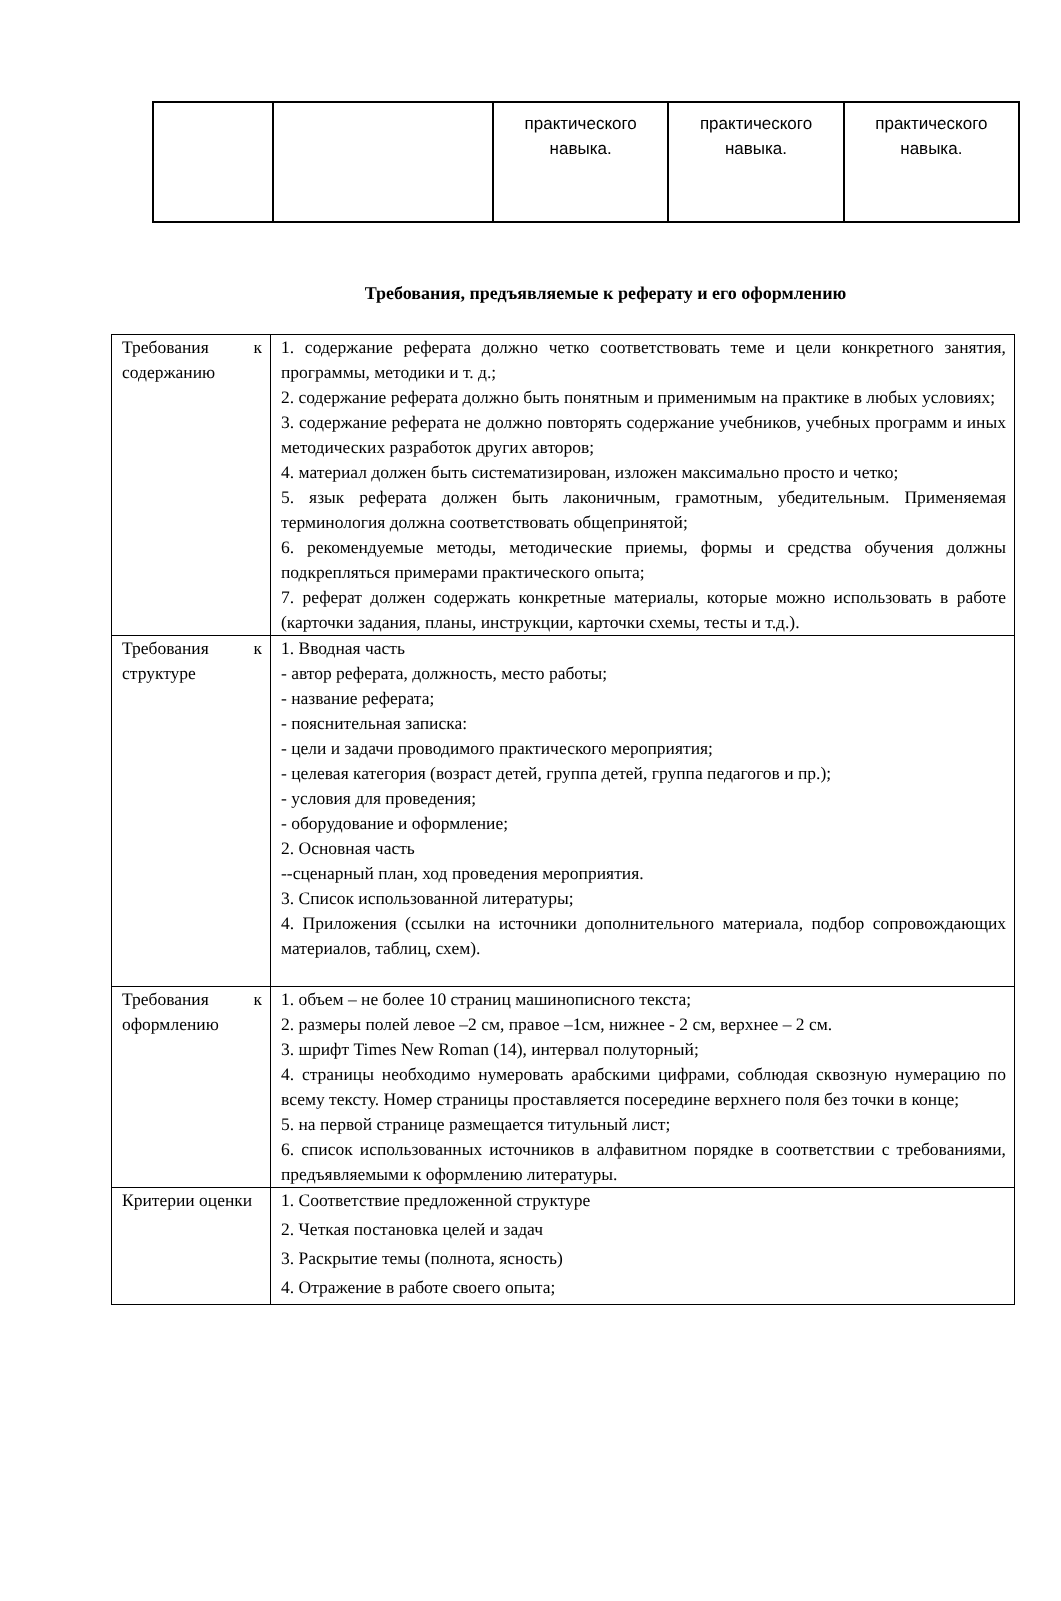| | | практического навыка. | практического навыка. | практического навыка. |
Требования, предъявляемые к реферату и его оформлению
| Требования к содержанию | 1. содержание реферата должно четко соответствовать теме и цели конкретного занятия, программы, методики и т. д.; 2. содержание реферата должно быть понятным и применимым на практике в любых условиях; 3. содержание реферата не должно повторять содержание учебников, учебных программ и иных методических разработок других авторов; 4. материал должен быть систематизирован, изложен максимально просто и четко; 5. язык реферата должен быть лаконичным, грамотным, убедительным. Применяемая терминология должна соответствовать общепринятой; 6. рекомендуемые методы, методические приемы, формы и средства обучения должны подкрепляться примерами практического опыта; 7. реферат должен содержать конкретные материалы, которые можно использовать в работе (карточки задания, планы, инструкции, карточки схемы, тесты и т.д.). |
| Требования к структуре | 1. Вводная часть - автор реферата, должность, место работы; - название реферата; - пояснительная записка: - цели и задачи проводимого практического мероприятия; - целевая категория (возраст детей, группа детей, группа педагогов и пр.); - условия для проведения; - оборудование и оформление; 2. Основная часть --сценарный план, ход проведения мероприятия. 3. Список использованной литературы; 4. Приложения (ссылки на источники дополнительного материала, подбор сопровождающих материалов, таблиц, схем). |
| Требования к оформлению | 1. объем – не более 10 страниц машинописного текста; 2. размеры полей левое –2 см, правое –1см, нижнее - 2 см, верхнее – 2 см. 3. шрифт Times New Roman (14), интервал полуторный; 4. страницы необходимо нумеровать арабскими цифрами, соблюдая сквозную нумерацию по всему тексту. Номер страницы проставляется посередине верхнего поля без точки в конце; 5. на первой странице размещается титульный лист; 6. список использованных источников в алфавитном порядке в соответствии с требованиями, предъявляемыми к оформлению литературы. |
| Критерии оценки | 1. Соответствие предложенной структуре 2. Четкая постановка целей и задач 3. Раскрытие темы (полнота, ясность) 4. Отражение в работе своего опыта; |